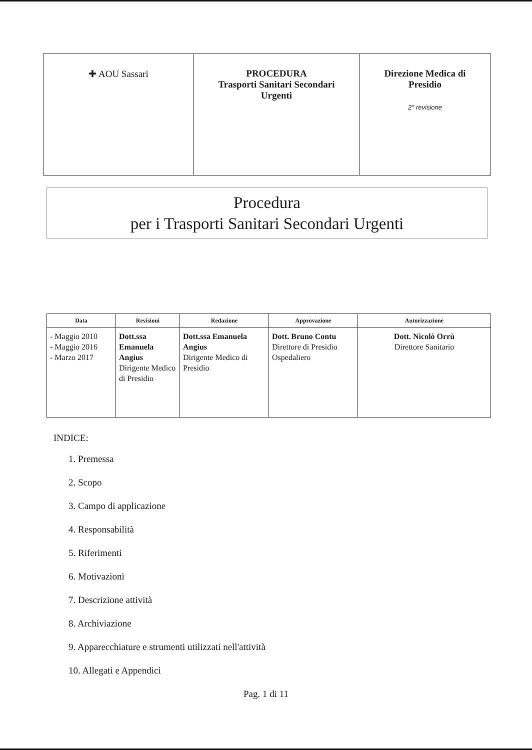| ✚ AOU Sassari | PROCEDURA Trasporti Sanitari Secondari Urgenti | Direzione Medica di Presidio 2° revisione |
Procedura
per i Trasporti Sanitari Secondari Urgenti
| Data | Revisioni | Redazione | Approvazione | Autorizzazione |
| --- | --- | --- | --- | --- |
| - Maggio 2010 - Maggio 2016 - Marzo 2017 | Dott.ssa Emanuela Angius Dirigente Medico di Presidio | Dott.ssa Emanuela Angius Dirigente Medico di Presidio | Dott. Bruno Contu Direttore di Presidio Ospedaliero | Dott. Nicolò Orrù Direttore Sanitario |
INDICE:
1. Premessa
2. Scopo
3. Campo di applicazione
4. Responsabilità
5. Riferimenti
6. Motivazioni
7. Descrizione attività
8. Archiviazione
9. Apparecchiature e strumenti utilizzati nell'attività
10. Allegati e Appendici
Pag. 1 di 11